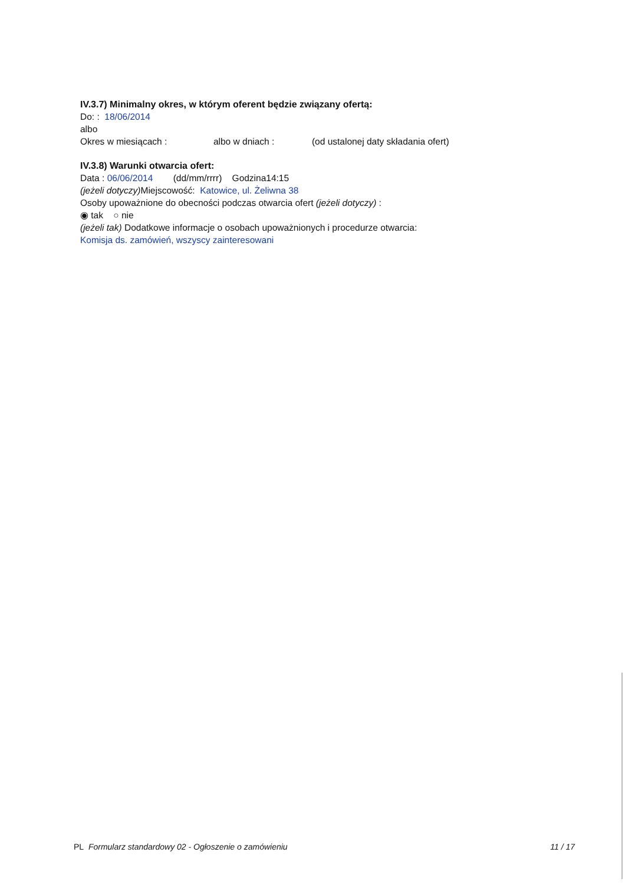IV.3.7) Minimalny okres, w którym oferent będzie związany ofertą:
Do: : 18/06/2014
albo
Okres w miesiącach : albo w dniach : (od ustalonej daty składania ofert)
IV.3.8) Warunki otwarcia ofert:
Data : 06/06/2014 (dd/mm/rrrr) Godzina14:15
(jeżeli dotyczy) Miejscowość: Katowice, ul. Żeliwna 38
Osoby upoważnione do obecności podczas otwarcia ofert (jeżeli dotyczy) :
◉ tak ○ nie
(jeżeli tak) Dodatkowe informacje o osobach upoważnionych i procedurze otwarcia:
Komisja ds. zamówień, wszyscy zainteresowani
PL Formularz standardowy 02 - Ogłoszenie o zamówieniu 11 / 17